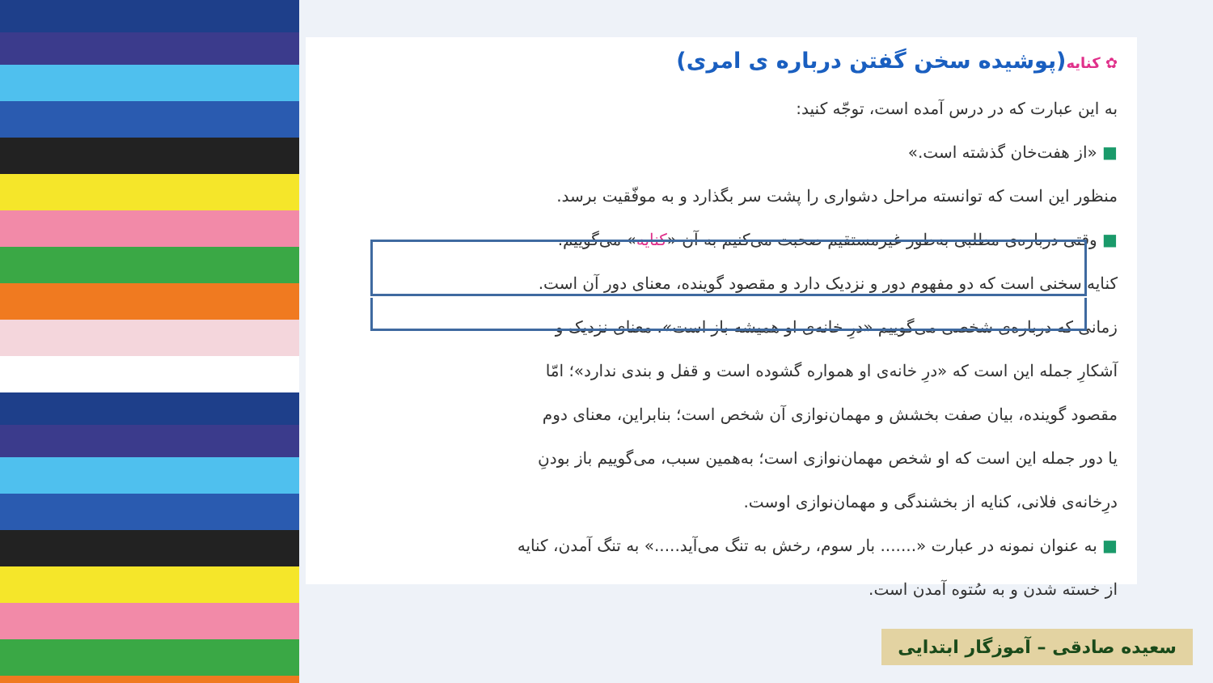✿ کنایه(پوشیده سخن گفتن درباره ی امری)
به این عبارت که در درس آمده است، توجّه کنید:
■ «از هفت‌خان گذشته است.»
منظور این است که توانسته مراحل دشواری را پشت سر بگذارد و به موفّقیت برسد.
■ وقتی درباره‌ی مطلبی به‌طور غیرمستقیم صحبت می‌کنیم به آن «کنایه» می‌گوییم.
کنایه سخنی است که دو مفهوم دور و نزدیک دارد و مقصود گوینده، معنای دور آن است.
زمانی که درباره‌ی شخصی می‌گوییم «درِ خانه‌ی او همیشه باز است»، معنای نزدیک و
آشکارِ جمله این است که «درِ خانه‌ی او همواره گشوده است و قفل و بندی ندارد»؛ امّا
مقصود گوینده، بیان صفت بخشش و مهمان‌نوازی آن شخص است؛ بنابراین، معنای دوم
یا دور جمله این است که او شخص مهمان‌نوازی است؛ به‌همین سبب، می‌گوییم باز بودنِ
درِخانه‌ی فلانی، کنایه از بخشندگی و مهمان‌نوازی اوست.
■ به عنوان نمونه در عبارت «....... بار سوم، رخش به تنگ می‌آید.....» به تنگ آمدن، کنایه
از خسته شدن و به سُتوه آمدن است.
سعیده صادقی – آموزگار ابتدایی